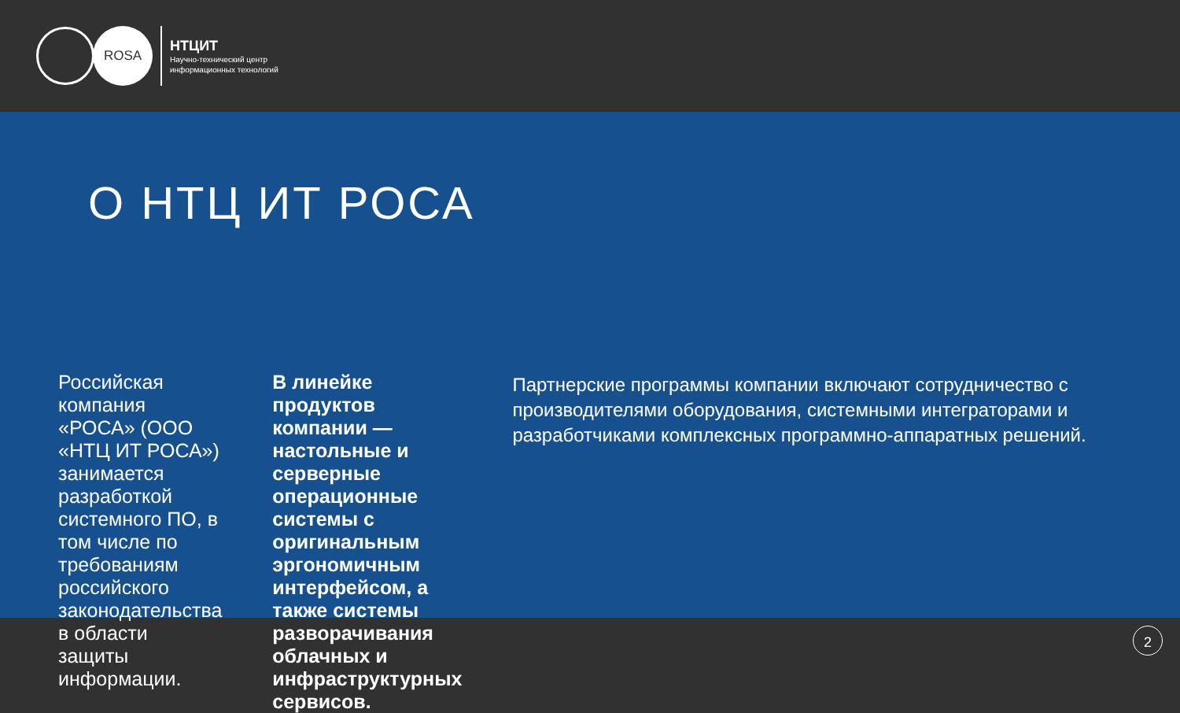ROSA
НТЦИТ
Научно-технический центр
информационных технологий
О НТЦ ИТ РОСА
Российская компания «РОСА» (ООО «НТЦ ИТ РОСА») занимается разработкой системного ПО, в том числе по требованиям российского законодательства в области защиты информации.
В линейке продуктов компании — настольные и серверные операционные системы с оригинальным эргономичным интерфейсом, а также системы разворачивания облачных и инфраструктурных сервисов.
Партнерские программы компании включают сотрудничество с производителями оборудования, системными интеграторами и разработчиками комплексных программно-аппаратных решений.
2